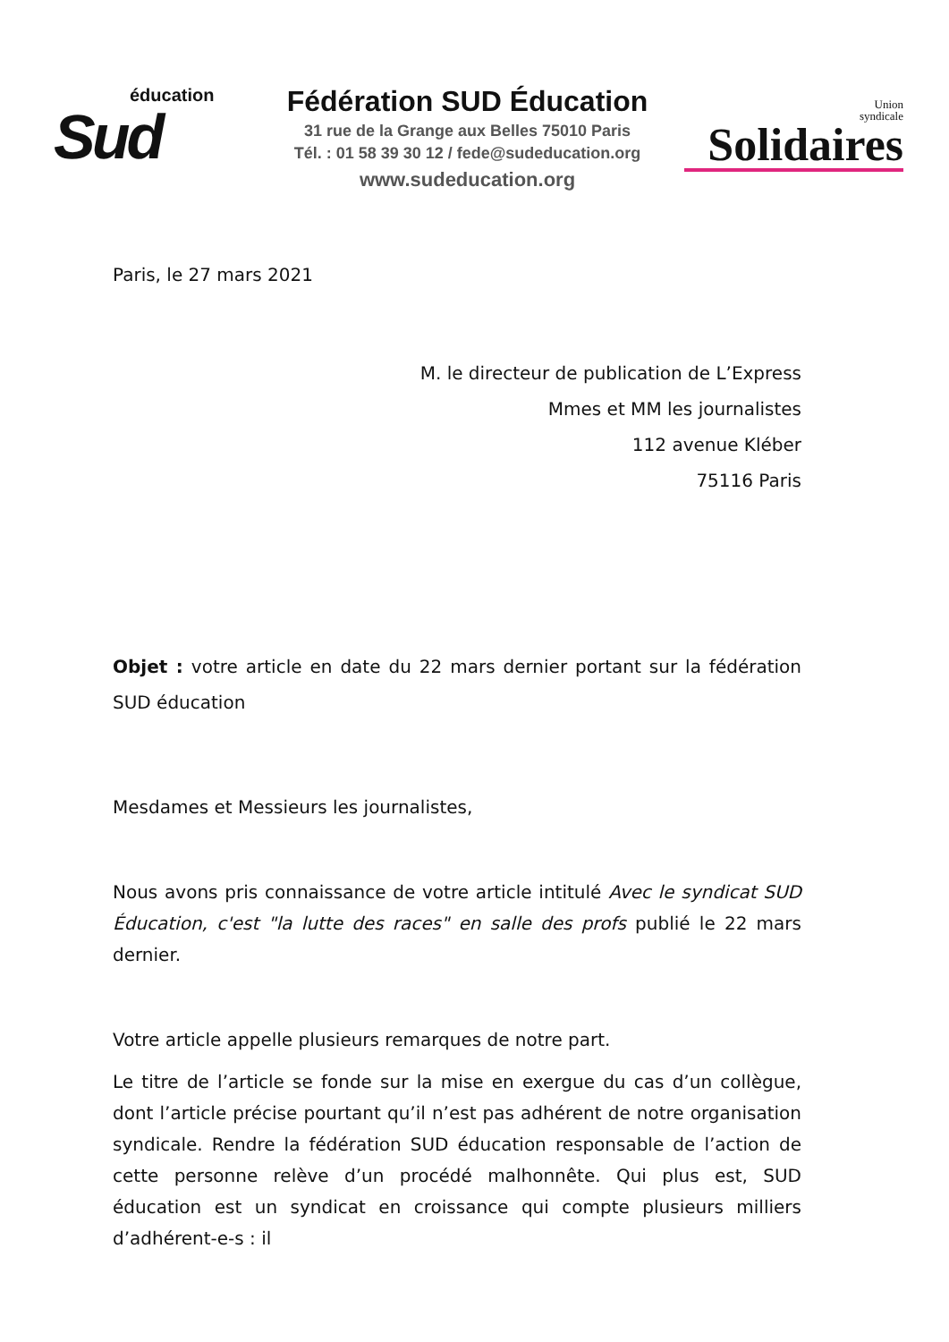éducation
Sud
Fédération SUD Éducation
31 rue de la Grange aux Belles 75010 Paris
Tél. : 01 58 39 30 12 / fede@sudeducation.org
www.sudeducation.org
Union
syndicale
Solidaires
Paris, le 27 mars 2021
M. le directeur de publication de L’Express
Mmes et MM les journalistes
112 avenue Kléber
75116 Paris
Objet : votre article en date du 22 mars dernier portant sur la fédération SUD éducation
Mesdames et Messieurs les journalistes,
Nous avons pris connaissance de votre article intitulé Avec le syndicat SUD Éducation, c'est "la lutte des races" en salle des profs publié le 22 mars dernier.
Votre article appelle plusieurs remarques de notre part.
Le titre de l’article se fonde sur la mise en exergue du cas d’un collègue, dont l’article précise pourtant qu’il n’est pas adhérent de notre organisation syndicale. Rendre la fédération SUD éducation responsable de l’action de cette personne relève d’un procédé malhonnête. Qui plus est, SUD éducation est un syndicat en croissance qui compte plusieurs milliers d’adhérent-e-s : il